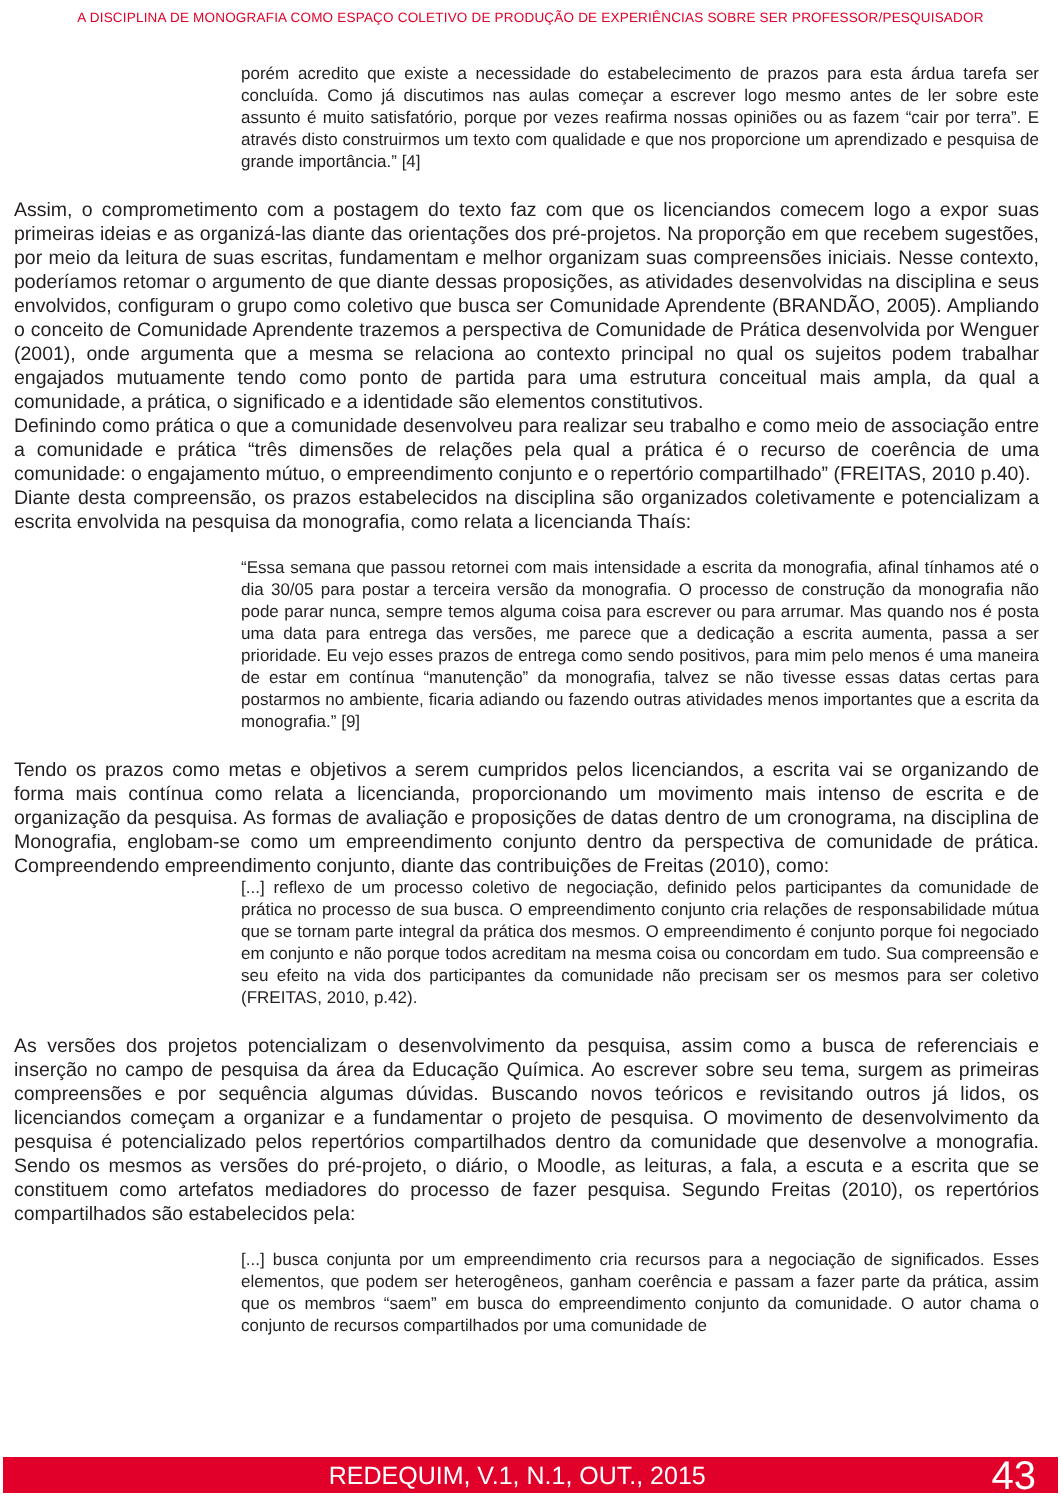A DISCIPLINA DE MONOGRAFIA COMO ESPAÇO COLETIVO DE PRODUÇÃO DE EXPERIÊNCIAS SOBRE SER PROFESSOR/PESQUISADOR
porém acredito que existe a necessidade do estabelecimento de prazos para esta árdua tarefa ser concluída. Como já discutimos nas aulas começar a escrever logo mesmo antes de ler sobre este assunto é muito satisfatório, porque por vezes reafirma nossas opiniões ou as fazem “cair por terra”. E através disto construirmos um texto com qualidade e que nos proporcione um aprendizado e pesquisa de grande importância.” [4]
Assim, o comprometimento com a postagem do texto faz com que os licenciandos comecem logo a expor suas primeiras ideias e as organizá-las diante das orientações dos pré-projetos. Na proporção em que recebem sugestões, por meio da leitura de suas escritas, fundamentam e melhor organizam suas compreensões iniciais. Nesse contexto, poderíamos retomar o argumento de que diante dessas proposições, as atividades desenvolvidas na disciplina e seus envolvidos, configuram o grupo como coletivo que busca ser Comunidade Aprendente (BRANDÃO, 2005). Ampliando o conceito de Comunidade Aprendente trazemos a perspectiva de Comunidade de Prática desenvolvida por Wenguer (2001), onde argumenta que a mesma se relaciona ao contexto principal no qual os sujeitos podem trabalhar engajados mutuamente tendo como ponto de partida para uma estrutura conceitual mais ampla, da qual a comunidade, a prática, o significado e a identidade são elementos constitutivos.
Definindo como prática o que a comunidade desenvolveu para realizar seu trabalho e como meio de associação entre a comunidade e prática “três dimensões de relações pela qual a prática é o recurso de coerência de uma comunidade: o engajamento mútuo, o empreendimento conjunto e o repertório compartilhado” (FREITAS, 2010 p.40).
Diante desta compreensão, os prazos estabelecidos na disciplina são organizados coletivamente e potencializam a escrita envolvida na pesquisa da monografia, como relata a licencianda Thaís:
“Essa semana que passou retornei com mais intensidade a escrita da monografia, afinal tínhamos até o dia 30/05 para postar a terceira versão da monografia. O processo de construção da monografia não pode parar nunca, sempre temos alguma coisa para escrever ou para arrumar. Mas quando nos é posta uma data para entrega das versões, me parece que a dedicação a escrita aumenta, passa a ser prioridade. Eu vejo esses prazos de entrega como sendo positivos, para mim pelo menos é uma maneira de estar em contínua “manutenção” da monografia, talvez se não tivesse essas datas certas para postarmos no ambiente, ficaria adiando ou fazendo outras atividades menos importantes que a escrita da monografia.” [9]
Tendo os prazos como metas e objetivos a serem cumpridos pelos licenciandos, a escrita vai se organizando de forma mais contínua como relata a licencianda, proporcionando um movimento mais intenso de escrita e de organização da pesquisa. As formas de avaliação e proposições de datas dentro de um cronograma, na disciplina de Monografia, englobam-se como um empreendimento conjunto dentro da perspectiva de comunidade de prática. Compreendendo empreendimento conjunto, diante das contribuições de Freitas (2010), como:
[...] reflexo de um processo coletivo de negociação, definido pelos participantes da comunidade de prática no processo de sua busca. O empreendimento conjunto cria relações de responsabilidade mútua que se tornam parte integral da prática dos mesmos. O empreendimento é conjunto porque foi negociado em conjunto e não porque todos acreditam na mesma coisa ou concordam em tudo. Sua compreensão e seu efeito na vida dos participantes da comunidade não precisam ser os mesmos para ser coletivo (FREITAS, 2010, p.42).
As versões dos projetos potencializam o desenvolvimento da pesquisa, assim como a busca de referenciais e inserção no campo de pesquisa da área da Educação Química. Ao escrever sobre seu tema, surgem as primeiras compreensões e por sequência algumas dúvidas. Buscando novos teóricos e revisitando outros já lidos, os licenciandos começam a organizar e a fundamentar o projeto de pesquisa. O movimento de desenvolvimento da pesquisa é potencializado pelos repertórios compartilhados dentro da comunidade que desenvolve a monografia. Sendo os mesmos as versões do pré-projeto, o diário, o Moodle, as leituras, a fala, a escuta e a escrita que se constituem como artefatos mediadores do processo de fazer pesquisa. Segundo Freitas (2010), os repertórios compartilhados são estabelecidos pela:
[...] busca conjunta por um empreendimento cria recursos para a negociação de significados. Esses elementos, que podem ser heterogêneos, ganham coerência e passam a fazer parte da prática, assim que os membros “saem” em busca do empreendimento conjunto da comunidade. O autor chama o conjunto de recursos compartilhados por uma comunidade de
REDEQUIM, V.1, N.1, OUT., 2015 43